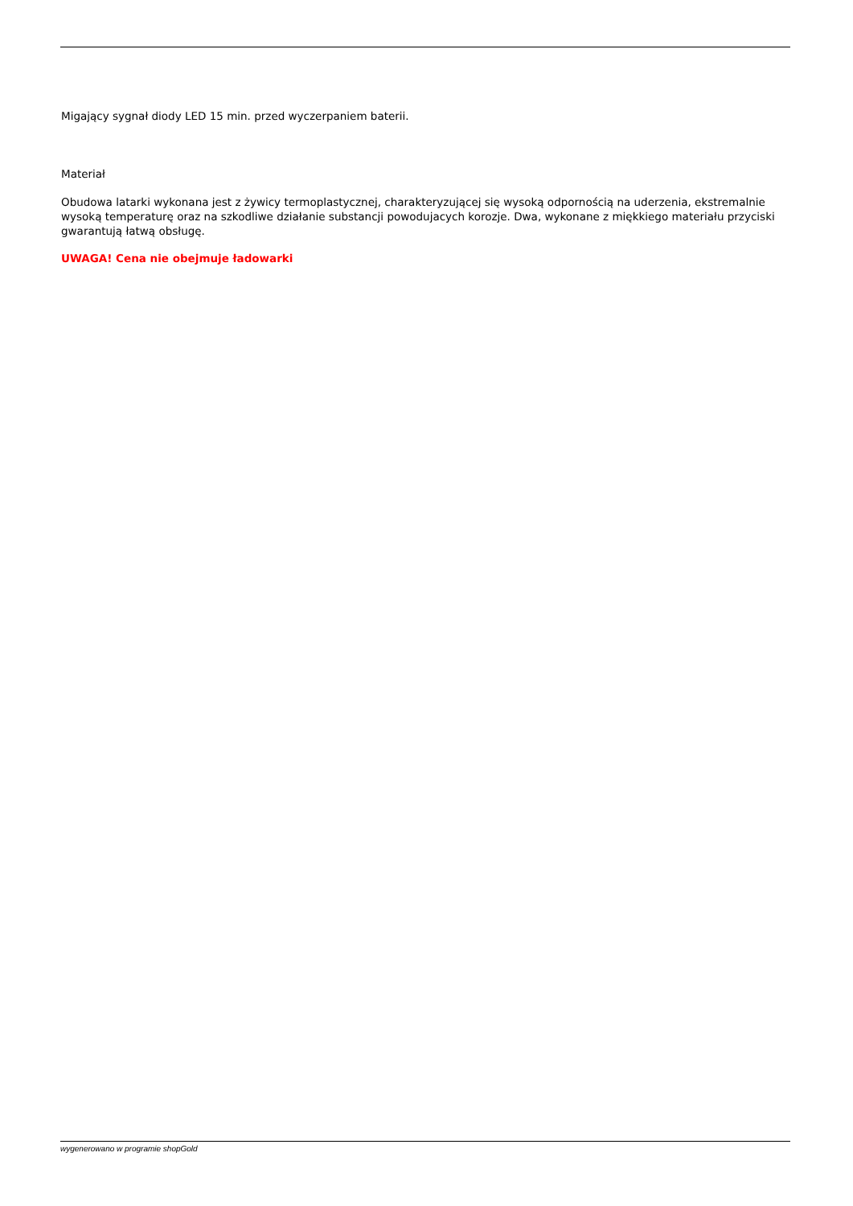Migający sygnał diody LED 15 min. przed wyczerpaniem baterii.
Materiał
Obudowa latarki wykonana jest z żywicy termoplastycznej, charakteryzującej się wysoką odpornością na uderzenia, ekstremalnie wysoką temperaturę oraz na szkodliwe działanie substancji powodujacych korozje. Dwa, wykonane z miękkiego materiału przyciski gwarantują łatwą obsługę.
UWAGA! Cena nie obejmuje ładowarki
wygenerowano w programie shopGold